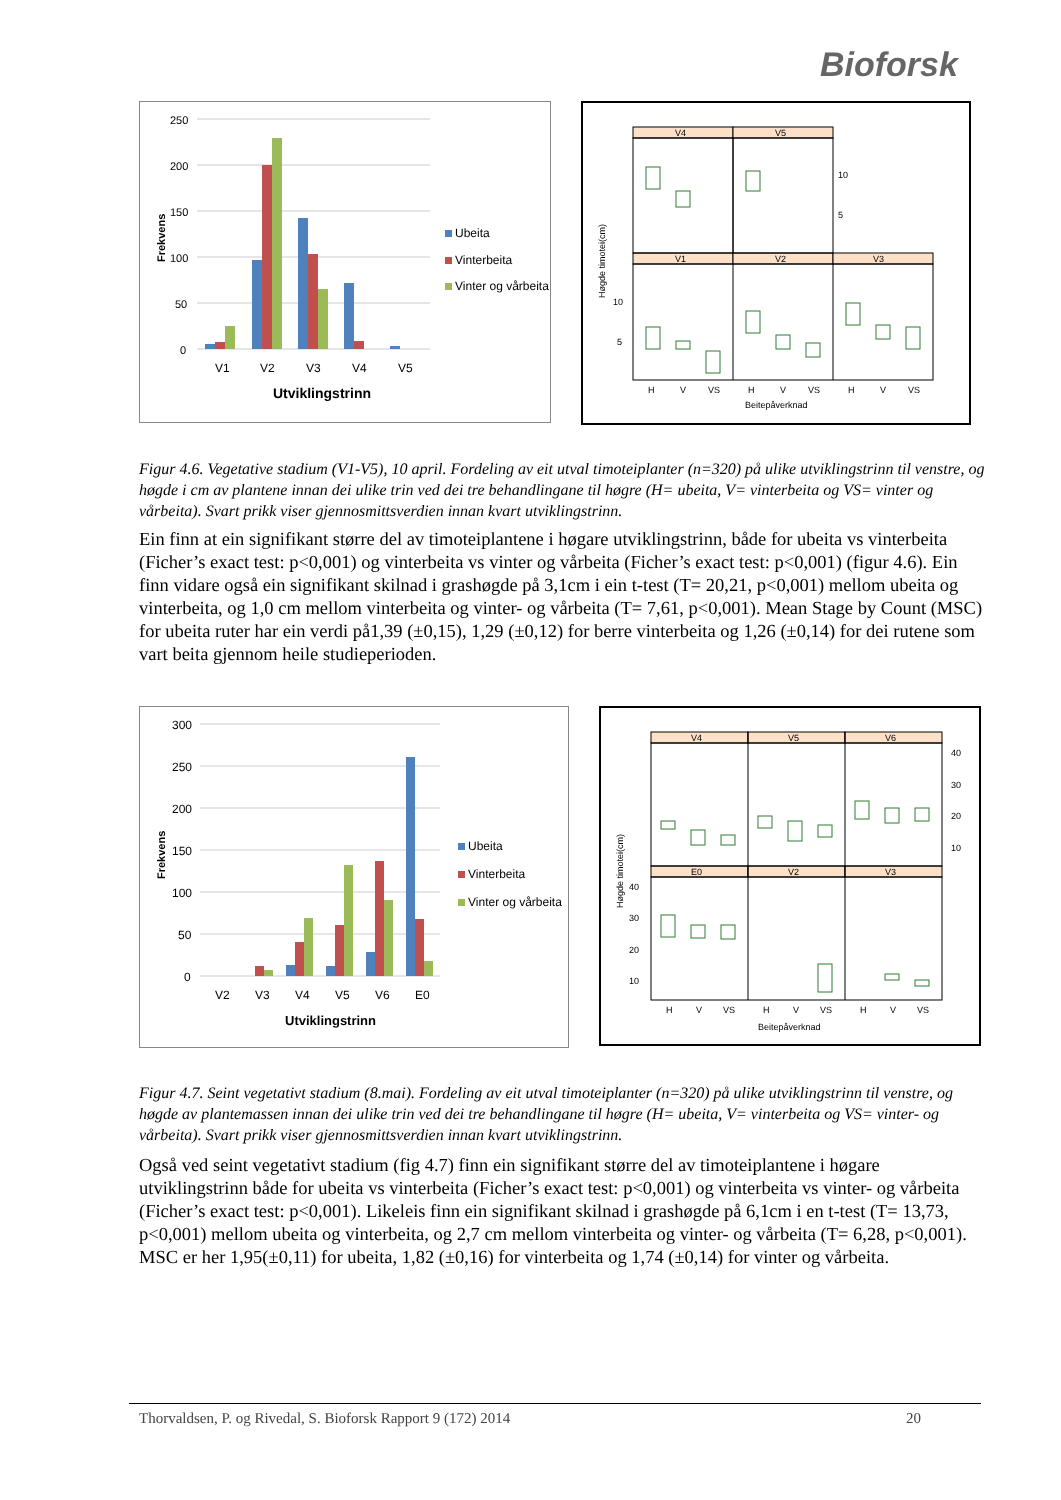Bioforsk
250
200
150
100
50
0
V1
V2
V3
V4
V5
Utviklingstrinn
Frekvens
Ubeita
Vinterbeita
Vinter og vårbeita
V4
V5
V1
V2
V3
10
5
10
5
H
V
VS
H
V
VS
H
V
VS
Beitepåverknad
Høgde timotei(cm)
Figur 4.6. Vegetative stadium (V1-V5), 10 april. Fordeling av eit utval timoteiplanter (n=320) på ulike utviklingstrinn til venstre, og høgde i cm av plantene innan dei ulike trin ved dei tre behandlingane til høgre (H= ubeita, V= vinterbeita og VS= vinter og vårbeita). Svart prikk viser gjennosmittsverdien innan kvart utviklingstrinn.
Ein finn at ein signifikant større del av timoteiplantene i høgare utviklingstrinn, både for ubeita vs vinterbeita (Ficher’s exact test: p<0,001) og vinterbeita vs vinter og vårbeita (Ficher’s exact test: p<0,001) (figur 4.6). Ein finn vidare også ein signifikant skilnad i grashøgde på 3,1cm i ein t-test (T= 20,21, p<0,001) mellom ubeita og vinterbeita, og 1,0 cm mellom vinterbeita og vinter- og vårbeita (T= 7,61, p<0,001). Mean Stage by Count (MSC) for ubeita ruter har ein verdi på1,39 (±0,15), 1,29 (±0,12) for berre vinterbeita og 1,26 (±0,14) for dei rutene som vart beita gjennom heile studieperioden.
300
250
200
150
100
50
0
V2
V3
V4
V5
V6
E0
Utviklingstrinn
Frekvens
Ubeita
Vinterbeita
Vinter og vårbeita
V4
V5
V6
E0
V2
V3
40
30
20
10
40
30
20
10
H
V
VS
H
V
VS
H
V
VS
Beitepåverknad
Høgde timotei(cm)
Figur 4.7. Seint vegetativt stadium (8.mai). Fordeling av eit utval timoteiplanter (n=320) på ulike utviklingstrinn til venstre, og høgde av plantemassen innan dei ulike trin ved dei tre behandlingane til høgre (H= ubeita, V= vinterbeita og VS= vinter- og vårbeita). Svart prikk viser gjennosmittsverdien innan kvart utviklingstrinn.
Også ved seint vegetativt stadium (fig 4.7) finn ein signifikant større del av timoteiplantene i høgare utviklingstrinn både for ubeita vs vinterbeita (Ficher’s exact test: p<0,001) og vinterbeita vs vinter- og vårbeita (Ficher’s exact test: p<0,001). Likeleis finn ein signifikant skilnad i grashøgde på 6,1cm i en t-test (T= 13,73, p<0,001) mellom ubeita og vinterbeita, og 2,7 cm mellom vinterbeita og vinter- og vårbeita (T= 6,28, p<0,001). MSC er her 1,95(±0,11) for ubeita, 1,82 (±0,16) for vinterbeita og 1,74 (±0,14) for vinter og vårbeita.
Thorvaldsen, P. og Rivedal, S. Bioforsk Rapport 9 (172) 2014 20